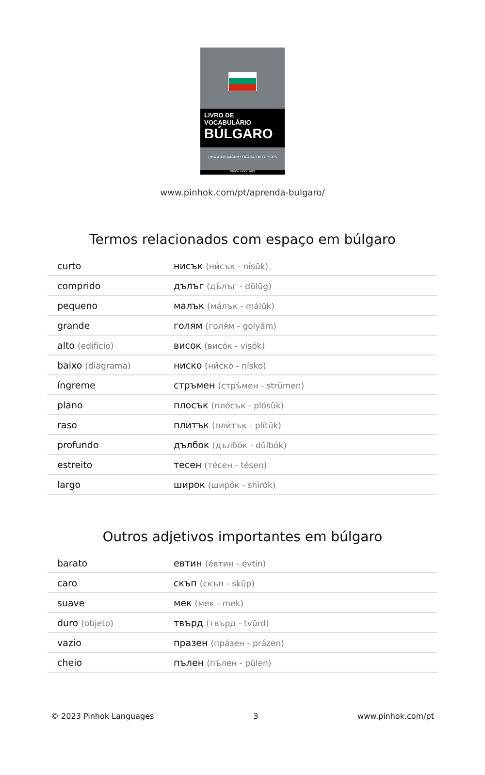LIVRO DE VOCABULÁRIO
BÚLGARO
UMA ABORDAGEM FOCADA EM TÓPICOS
PINHOK LANGUAGES
www.pinhok.com/pt/aprenda-bulgaro/
Termos relacionados com espaço em búlgaro
| curto | нисък (ни́сък - nísŭk) |
| comprido | дълъг (дъ́лъг - dŭlŭg) |
| pequeno | малък (ма́лък - málŭk) |
| grande | голям (голя́м - golyám) |
| alto (edifício) | висок (висо́к - visók) |
| baixo (diagrama) | ниско (ни́ско - nísko) |
| íngreme | стръмен (стръ́мен - strŭmen) |
| plano | плосък (пло́сък - plósŭk) |
| raso | плитък (пли́тък - plítŭk) |
| profundo | дълбок (дълбо́к - dŭlbók) |
| estreito | тесен (те́сен - tésen) |
| largo | широк (широ́к - shirók) |
Outros adjetivos importantes em búlgaro
| barato | евтин (е́втин - évtin) |
| caro | скъп (скъп - skŭp) |
| suave | мек (мек - mek) |
| duro (objeto) | твърд (твърд - tvŭrd) |
| vazio | празен (пра́зен - prázen) |
| cheio | пълен (пъ́лен - pŭlen) |
© 2023 Pinhok Languages 3 www.pinhok.com/pt